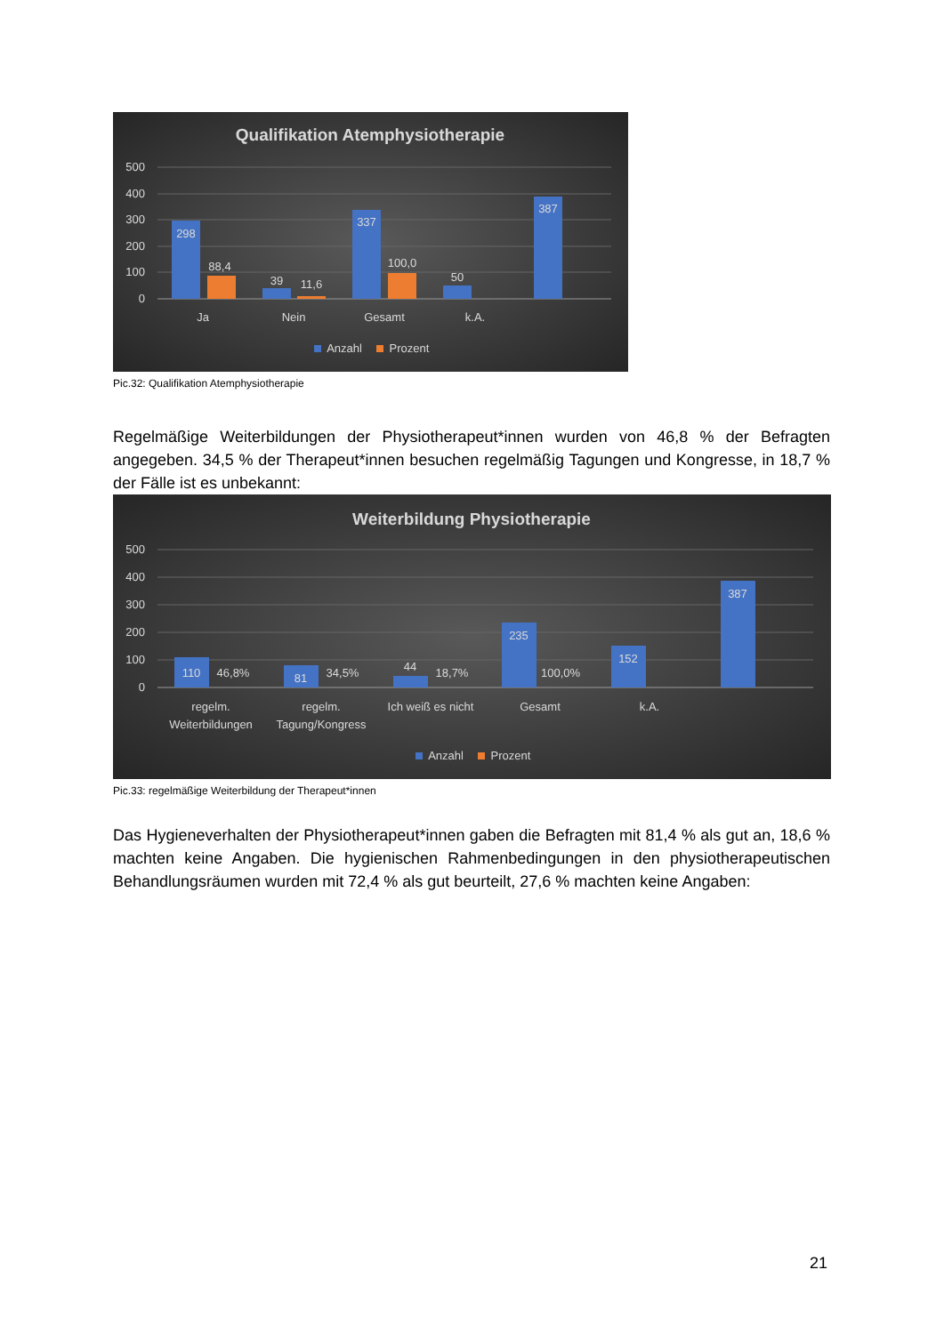Qualifikation Atemphysiotherapie
500
400
300
200
100
0
298
88,4
39
11,6
337
100,0
50
387
Ja
Nein
Gesamt
k.A.
Anzahl
Prozent
Pic.32: Qualifikation Atemphysiotherapie
Regelmäßige Weiterbildungen der Physiotherapeut*innen wurden von 46,8 % der Befragten angegeben. 34,5 % der Therapeut*innen besuchen regelmäßig Tagungen und Kongresse, in 18,7 % der Fälle ist es unbekannt:
Weiterbildung Physiotherapie
500
400
300
200
100
0
110
46,8%
81
34,5%
44
18,7%
235
100,0%
152
387
regelm.
Weiterbildungen
regelm.
Tagung/Kongress
Ich weiß es nicht
Gesamt
k.A.
Anzahl
Prozent
Pic.33: regelmäßige Weiterbildung der Therapeut*innen
Das Hygieneverhalten der Physiotherapeut*innen gaben die Befragten mit 81,4 % als gut an, 18,6 % machten keine Angaben. Die hygienischen Rahmenbedingungen in den physiotherapeutischen Behandlungsräumen wurden mit 72,4 % als gut beurteilt, 27,6 % machten keine Angaben:
21